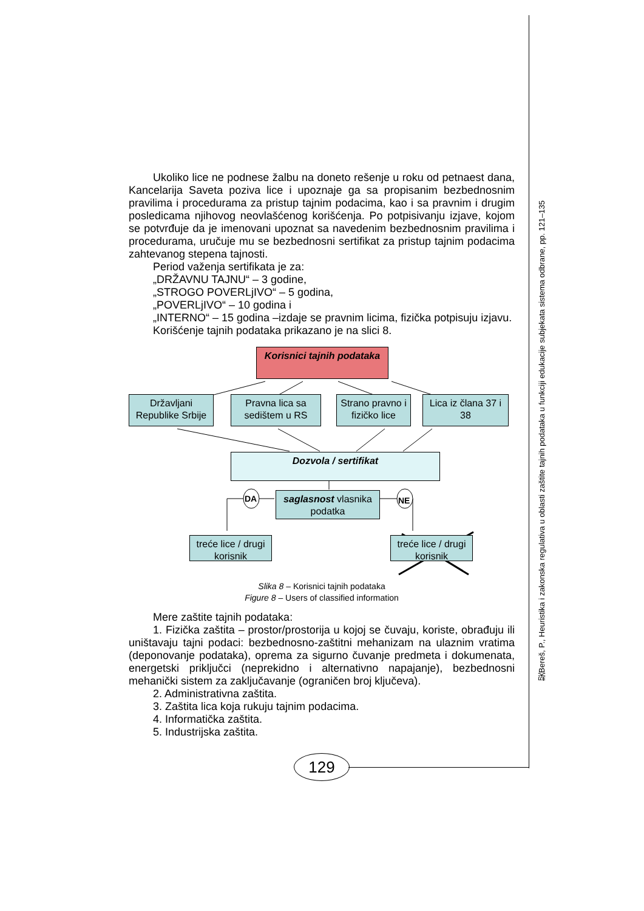契Bereš, P., Heuristika i zakonska regulativa u oblasti zaštite tajnih podataka u funkciji edukacije subjekata sistema odbrane, pp. 121–135
Ukoliko lice ne podnese žalbu na doneto rešenje u roku od petnaest dana, Kancelarija Saveta poziva lice i upoznaje ga sa propisanim bezbednosnim pravilima i procedurama za pristup tajnim podacima, kao i sa pravnim i drugim posledicama njihovog neovlašćenog korišćenja. Po potpisivanju izjave, kojom se potvrđuje da je imenovani upoznat sa navedenim bezbednosnim pravilima i procedurama, uručuje mu se bezbednosni sertifikat za pristup tajnim podacima zahtevanog stepena tajnosti.
Period važenja sertifikata je za:
„DRŽAVNU TAJNU“ – 3 godine,
„STROGO POVERLjIVO“ – 5 godina,
„POVERLjIVO“ – 10 godina i
„INTERNO“ – 15 godina –izdaje se pravnim licima, fizička potpisuju izjavu.
Korišćenje tajnih podataka prikazano je na slici 8.
Korisnici tajnih podataka
Državljani Republike Srbije
Pravna lica sa sedištem u RS
Strano pravno i fizičko lice
Lica iz člana 37 i 38
Dozvola / sertifikat
saglasnost vlasnika podatka
treće lice / drugi korisnik
treće lice / drugi korisnik
DA NE
Slika 8 – Korisnici tajnih podataka
Figure 8 – Users of classified information
Mere zaštite tajnih podataka:
1. Fizička zaštita – prostor/prostorija u kojoj se čuvaju, koriste, obrađuju ili uništavaju tajni podaci: bezbednosno-zaštitni mehanizam na ulaznim vratima (deponovanje podataka), oprema za sigurno čuvanje predmeta i dokumenata, energetski priključci (neprekidno i alternativno napajanje), bezbednosni mehanički sistem za zaključavanje (ograničen broj ključeva).
2. Administrativna zaštita.
3. Zaštita lica koja rukuju tajnim podacima.
4. Informatička zaštita.
5. Industrijska zaštita.
129